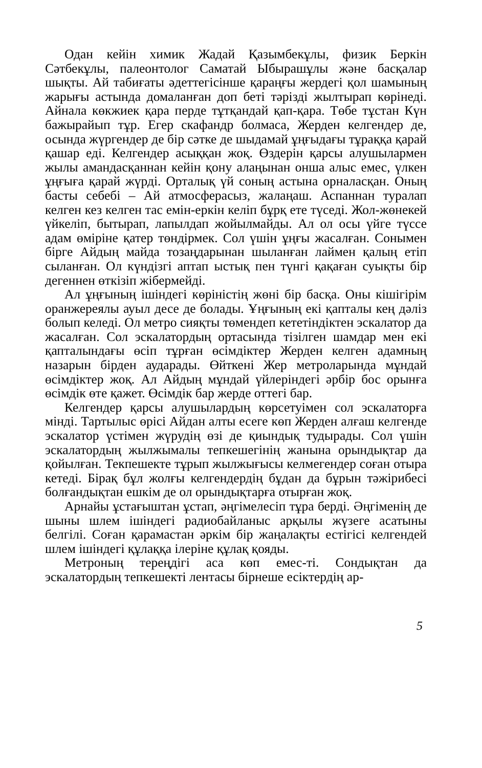Одан кейін химик Жадай Қазымбекұлы, физик Беркін Сәтбекұлы, палеонтолог Саматай Ыбырашұлы және басқалар шықты. Ай табиғаты әдеттегісінше қараңғы жердегі қол шамының жарығы астында домаланған доп беті тәрізді жылтырап көрінеді. Айнала көкжиек қара перде тұтқандай қап-қара. Төбе тұстан Күн бажырайып тұр. Егер скафандр болмаса, Жерден келгендер де, осында жүргендер де бір сәтке де шыдамай ұңғыдағы тұраққа қарай қашар еді. Келгендер асыққан жоқ. Өздерін қарсы алушылармен жылы амандасқаннан кейін қону алаңынан онша алыс емес, үлкен ұңғыға қарай жүрді. Орталық үй соның астына орналасқан. Оның басты себебі – Ай атмосферасыз, жалаңаш. Аспаннан туралап келген кез келген тас емін-еркін келіп бұрқ ете түседі. Жол-жөнекей үйкеліп, бытырап, лапылдап жойылмайды. Ал ол осы үйге түссе адам өміріне қатер төндірмек. Сол үшін ұңғы жасалған. Сонымен бірге Айдың майда тозаңдарынан шыланған лаймен қалың етіп сыланған. Ол күндізгі аптап ыстық пен түнгі қақаған суықты бір дегеннен өткізіп жібермейді.
Ал ұңғының ішіндегі көріністің жөні бір басқа. Оны кішігірім оранжереялы ауыл десе де болады. Ұңғының екі қапталы кең дәліз болып келеді. Ол метро сияқты төмендеп кететіндіктен эскалатор да жасалған. Сол эскалатордың ортасында тізілген шамдар мен екі қапталындағы өсіп тұрған өсімдіктер Жерден келген адамның назарын бірден аударады. Өйткені Жер метроларында мұндай өсімдіктер жоқ. Ал Айдың мұндай үйлеріндегі әрбір бос орынға өсімдік өте қажет. Өсімдік бар жерде оттегі бар.
Келгендер қарсы алушылардың көрсетуімен сол эскалаторға мінді. Тартылыс өрісі Айдан алты есеге көп Жерден алғаш келгенде эскалатор үстімен жүрудің өзі де қиындық тудырады. Сол үшін эскалатордың жылжымалы тепкешегінің жанына орындықтар да қойылған. Текпешекте тұрып жылжығысы келмегендер соған отыра кетеді. Бірақ бұл жолғы келгендердің бұдан да бұрын тәжірибесі болғандықтан ешкім де ол орындықтарға отырған жоқ.
Арнайы ұстағыштан ұстап, әңгімелесіп тұра берді. Әңгіменің де шыны шлем ішіндегі радиобайланыс арқылы жүзеге асатыны белгілі. Соған қарамастан әркім бір жаңалақты естігісі келгендей шлем ішіндегі құлаққа ілеріне құлақ қояды.
Метроның тереңдігі аса көп емес-ті. Сондықтан да эскалатордың тепкешекті лентасы бірнеше есіктердің ар-
5